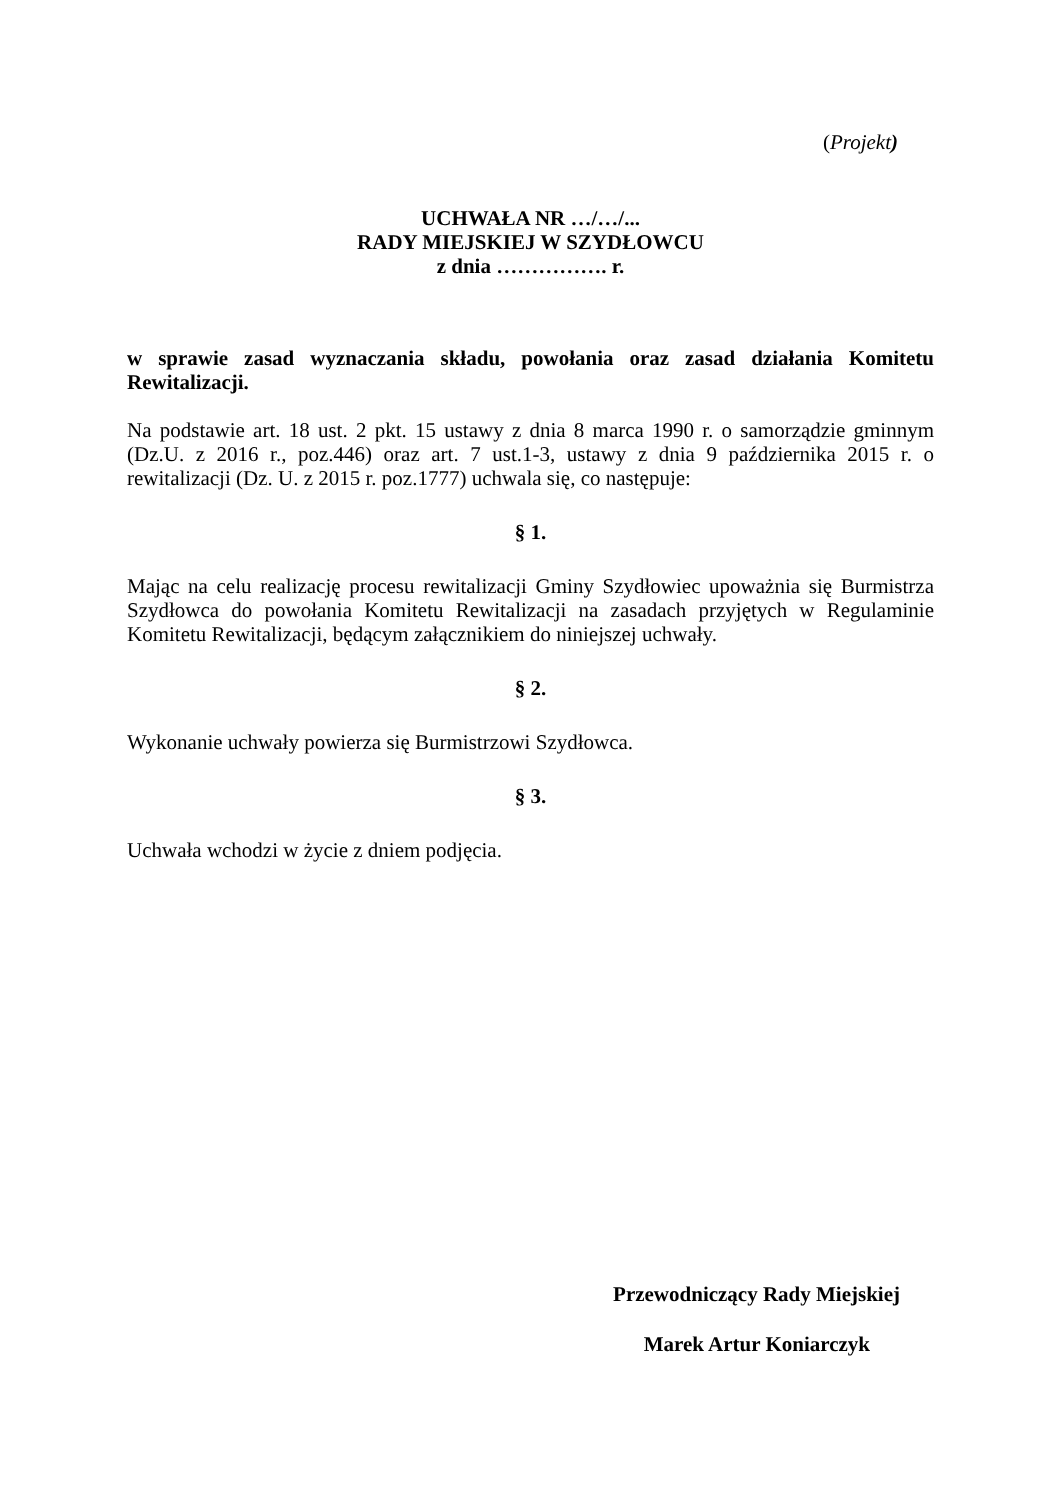(Projekt)
UCHWAŁA NR …/…/...
RADY MIEJSKIEJ W SZYDŁOWCU
z dnia ……………. r.
w sprawie zasad wyznaczania składu, powołania oraz zasad działania Komitetu Rewitalizacji.
Na podstawie art. 18 ust. 2 pkt. 15 ustawy z dnia 8 marca 1990 r. o samorządzie gminnym (Dz.U. z 2016 r., poz.446) oraz art. 7 ust.1-3, ustawy z dnia 9 października 2015 r. o rewitalizacji (Dz. U. z 2015 r. poz.1777) uchwala się, co następuje:
§ 1.
Mając na celu realizację procesu rewitalizacji Gminy Szydłowiec upoważnia się Burmistrza Szydłowca do powołania Komitetu Rewitalizacji na zasadach przyjętych w Regulaminie Komitetu Rewitalizacji, będącym załącznikiem do niniejszej uchwały.
§ 2.
Wykonanie uchwały powierza się Burmistrzowi Szydłowca.
§ 3.
Uchwała wchodzi w życie z dniem podjęcia.
Przewodniczący Rady Miejskiej
Marek Artur Koniarczyk